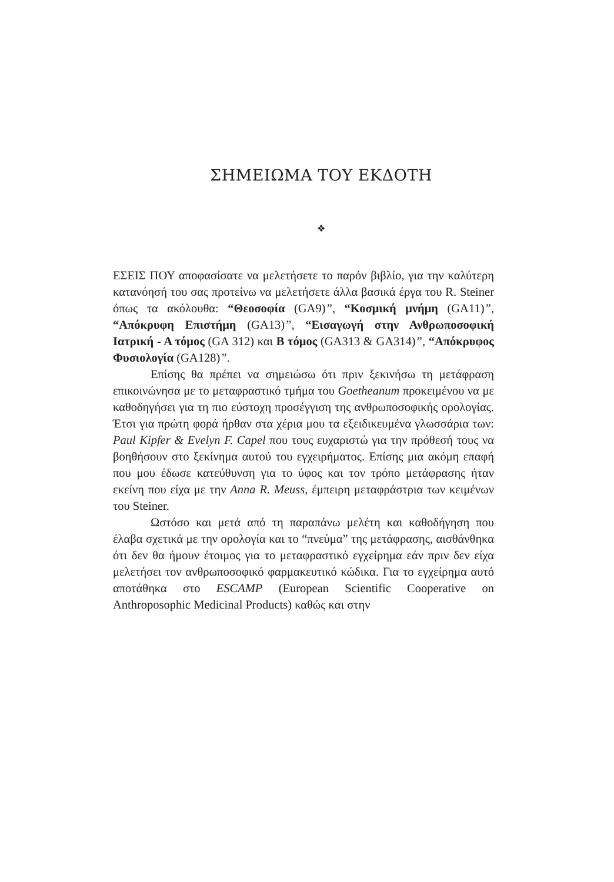ΣΗΜΕΙΩΜΑ ΤΟΥ ΕΚΔΟΤΗ
❖
ΕΣΕΙΣ ΠΟΥ αποφασίσατε να μελετήσετε το παρόν βιβλίο, για την καλύτερη κατανόησή του σας προτείνω να μελετήσετε άλλα βασικά έργα του R. Steiner όπως τα ακόλουθα: “Θεοσοφία (GA9)”, “Κοσμική μνήμη (GA11)”, “Απόκρυφη Επιστήμη (GA13)”, “Εισαγωγή στην Ανθρωποσοφική Ιατρική - Α τόμος (GA 312) και Β τόμος (GA313 & GA314)”, “Απόκρυφος Φυσιολογία (GA128)”.
Επίσης θα πρέπει να σημειώσω ότι πριν ξεκινήσω τη μετάφραση επικοινώνησα με το μεταφραστικό τμήμα του Goetheanum προκειμένου να με καθοδηγήσει για τη πιο εύστοχη προσέγγιση της ανθρωποσοφικής ορολογίας. Έτσι για πρώτη φορά ήρθαν στα χέρια μου τα εξειδικευμένα γλωσσάρια των: Paul Kipfer & Evelyn F. Capel που τους ευχαριστώ για την πρόθεσή τους να βοηθήσουν στο ξεκίνημα αυτού του εγχειρήματος. Επίσης μια ακόμη επαφή που μου έδωσε κατεύθυνση για το ύφος και τον τρόπο μετάφρασης ήταν εκείνη που είχα με την Anna R. Meuss, έμπειρη μεταφράστρια των κειμένων του Steiner.
Ωστόσο και μετά από τη παραπάνω μελέτη και καθοδήγηση που έλαβα σχετικά με την ορολογία και το “πνεύμα” της μετάφρασης, αισθάνθηκα ότι δεν θα ήμουν έτοιμος για το μεταφραστικό εγχείρημα εάν πριν δεν είχα μελετήσει τον ανθρωποσοφικό φαρμακευτικό κώδικα. Για το εγχείρημα αυτό αποτάθηκα στο ESCAMP (European Scientific Cooperative on Anthroposophic Medicinal Products) καθώς και στην